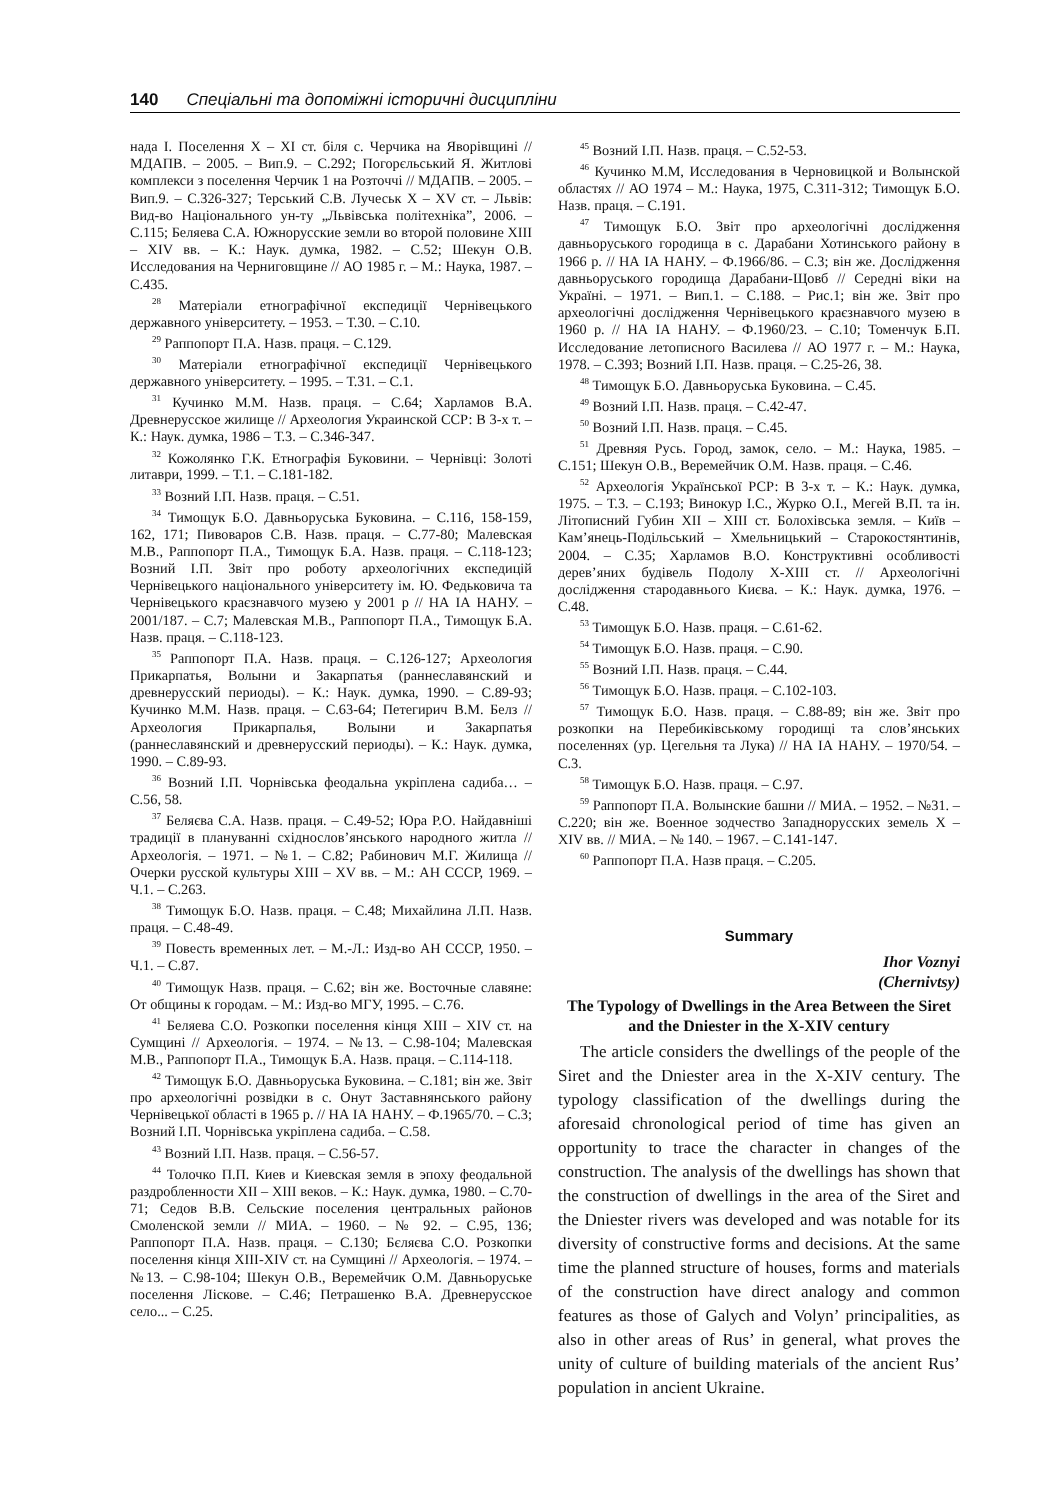140 Спеціальні та допоміжні історичні дисципліни
нада І. Поселення X – XI ст. біля с. Черчика на Яворівщині // МДАПВ. – 2005. – Вип.9. – С.292; Погорєльський Я. Житлові комплекси з поселення Черчик 1 на Розточчі // МДАПВ. – 2005. – Вип.9. – С.326-327; Терський С.В. Лучеськ X – XV ст. – Львів: Вид-во Національного ун-ту „Львівська політехніка”, 2006. – С.115; Беляева С.А. Южнорусские земли во второй половине XIII – XIV вв. – К.: Наук. думка, 1982. – С.52; Шекун О.В. Исследования на Черниговщине // АО 1985 г. – М.: Наука, 1987. – С.435.
<sup>28</sup> Матеріали етнографічної експедиції Чернівецького державного університету. – 1953. – Т.30. – С.10.
<sup>29</sup> Раппопорт П.А. Назв. праця. – С.129.
<sup>30</sup> Матеріали етнографічної експедиції Чернівецького державного університету. – 1995. – Т.31. – С.1.
<sup>31</sup> Кучинко М.М. Назв. праця. – С.64; Харламов В.А. Древнерусское жилище // Археология Украинской ССР: В 3-х т. – К.: Наук. думка, 1986 – Т.3. – С.346-347.
<sup>32</sup> Кожолянко Г.К. Етнографія Буковини. – Чернівці: Золоті литаври, 1999. – Т.1. – С.181-182.
<sup>33</sup> Возний І.П. Назв. праця. – С.51.
<sup>34</sup> Тимощук Б.О. Давньоруська Буковина. – С.116, 158-159, 162, 171; Пивоваров С.В. Назв. праця. – С.77-80; Малевская М.В., Раппопорт П.А., Тимощук Б.А. Назв. праця. – С.118-123; Возний І.П. Звіт про роботу археологічних експедицій Чернівецького національного університету ім. Ю. Федьковича та Чернівецького краєзнавчого музею у 2001 р // НА ІА НАНУ. – 2001/187. – С.7; Малевская М.В., Раппопорт П.А., Тимощук Б.А. Назв. праця. – С.118-123.
<sup>35</sup> Раппопорт П.А. Назв. праця. – С.126-127; Археология Прикарпатья, Волыни и Закарпатья (раннеславянский и древнерусский периоды). – К.: Наук. думка, 1990. – С.89-93; Кучинко М.М. Назв. праця. – С.63-64; Петегирич В.М. Белз // Археология Прикарпалья, Волыни и Закарпатья (раннеславянский и древнерусский периоды). – К.: Наук. думка, 1990. – С.89-93.
<sup>36</sup> Возний І.П. Чорнівська феодальна укріплена садиба… – С.56, 58.
<sup>37</sup> Беляєва С.А. Назв. праця. – С.49-52; Юра Р.О. Найдавніші традиції в плануванні східнослов’янського народного житла // Археологія. – 1971. – №1. – С.82; Рабинович М.Г. Жилища // Очерки русской культуры XIII – XV вв. – М.: АН СССР, 1969. – Ч.1. – С.263.
<sup>38</sup> Тимощук Б.О. Назв. праця. – С.48; Михайлина Л.П. Назв. праця. – С.48-49.
<sup>39</sup> Повесть временных лет. – М.-Л.: Изд-во АН СССР, 1950. – Ч.1. – С.87.
<sup>40</sup> Тимощук Назв. праця. – С.62; він же. Восточные славяне: От общины к городам. – М.: Изд-во МГУ, 1995. – С.76.
<sup>41</sup> Беляева С.О. Розкопки поселення кінця XIII – XIV ст. на Сумщині // Археологія. – 1974. – №13. – С.98-104; Малевская М.В., Раппопорт П.А., Тимощук Б.А. Назв. праця. – С.114-118.
<sup>42</sup> Тимощук Б.О. Давньоруська Буковина. – С.181; він же. Звіт про археологічні розвідки в с. Онут Заставнянського району Чернівецької області в 1965 р. // НА ІА НАНУ. – Ф.1965/70. – С.3; Возний І.П. Чорнівська укріплена садиба. – С.58.
<sup>43</sup> Возний І.П. Назв. праця. – С.56-57.
<sup>44</sup> Толочко П.П. Киев и Киевская земля в эпоху феодальной раздробленности XII – XIII веков. – К.: Наук. думка, 1980. – С.70-71; Седов В.В. Сельские поселения центральных районов Смоленской земли // МИА. – 1960. – № 92. – С.95, 136; Раппопорт П.А. Назв. праця. – С.130; Бєляєва С.О. Розкопки поселення кінця XIII-XIV ст. на Сумщині // Археологія. – 1974. – №13. – С.98-104; Шекун О.В., Веремейчик О.М. Давньоруське поселення Ліскове. – С.46; Петрашенко В.А. Древнерусское село... – С.25.
<sup>45</sup> Возний І.П. Назв. праця. – С.52-53.
<sup>46</sup> Кучинко М.М, Исследования в Черновицкой и Волынской областях // АО 1974 – М.: Наука, 1975, С.311-312; Тимощук Б.О. Назв. праця. – С.191.
<sup>47</sup> Тимощук Б.О. Звіт про археологічні дослідження давньоруського городища в с. Дарабани Хотинського району в 1966 р. // НА ІА НАНУ. – Ф.1966/86. – С.3; він же. Дослідження давньоруського городища Дарабани-Щовб // Середні віки на Україні. – 1971. – Вип.1. – С.188. – Рис.1; він же. Звіт про археологічні дослідження Чернівецького краєзнавчого музею в 1960 р. // НА ІА НАНУ. – Ф.1960/23. – С.10; Томенчук Б.П. Исследование летописного Василева // АО 1977 г. – М.: Наука, 1978. – С.393; Возний І.П. Назв. праця. – С.25-26, 38.
<sup>48</sup> Тимощук Б.О. Давньоруська Буковина. – С.45.
<sup>49</sup> Возний І.П. Назв. праця. – С.42-47.
<sup>50</sup> Возний І.П. Назв. праця. – С.45.
<sup>51</sup> Древняя Русь. Город, замок, село. – М.: Наука, 1985. – С.151; Шекун О.В., Веремейчик О.М. Назв. праця. – С.46.
<sup>52</sup> Археологія Української РСР: В 3-х т. – К.: Наук. думка, 1975. – Т.3. – С.193; Винокур І.С., Журко О.І., Мегей В.П. та ін. Літописний Губин XII – XIII ст. Болохівська земля. – Київ – Кам’янець-Подільський – Хмельницький – Старокостянтинів, 2004. – С.35; Харламов В.О. Конструктивні особливості дерев’яних будівель Подолу X-XIII ст. // Археологічні дослідження стародавнього Києва. – К.: Наук. думка, 1976. – С.48.
<sup>53</sup> Тимощук Б.О. Назв. праця. – С.61-62.
<sup>54</sup> Тимощук Б.О. Назв. праця. – С.90.
<sup>55</sup> Возний І.П. Назв. праця. – С.44.
<sup>56</sup> Тимощук Б.О. Назв. праця. – С.102-103.
<sup>57</sup> Тимощук Б.О. Назв. праця. – С.88-89; він же. Звіт про розкопки на Перебиківському городищі та слов’янських поселеннях (ур. Цегельня та Лука) // НА ІА НАНУ. – 1970/54. – С.3.
<sup>58</sup> Тимощук Б.О. Назв. праця. – С.97.
<sup>59</sup> Раппопорт П.А. Волынские башни // МИА. – 1952. – №31. – С.220; він же. Военное зодчество Западнорусских земель X – XIV вв. // МИА. – № 140. – 1967. – С.141-147.
<sup>60</sup> Раппопорт П.А. Назв праця. – С.205.
Summary
Ihor Voznyi
(Chernivtsy)
The Typology of Dwellings in the Area Between the Siret and the Dniester in the X-XIV century
The article considers the dwellings of the people of the Siret and the Dniester area in the X-XIV century. The typology classification of the dwellings during the aforesaid chronological period of time has given an opportunity to trace the character in changes of the construction. The analysis of the dwellings has shown that the construction of dwellings in the area of the Siret and the Dniester rivers was developed and was notable for its diversity of constructive forms and decisions. At the same time the planned structure of houses, forms and materials of the construction have direct analogy and common features as those of Galych and Volyn’ principalities, as also in other areas of Rus’ in general, what proves the unity of culture of building materials of the ancient Rus’ population in ancient Ukraine.